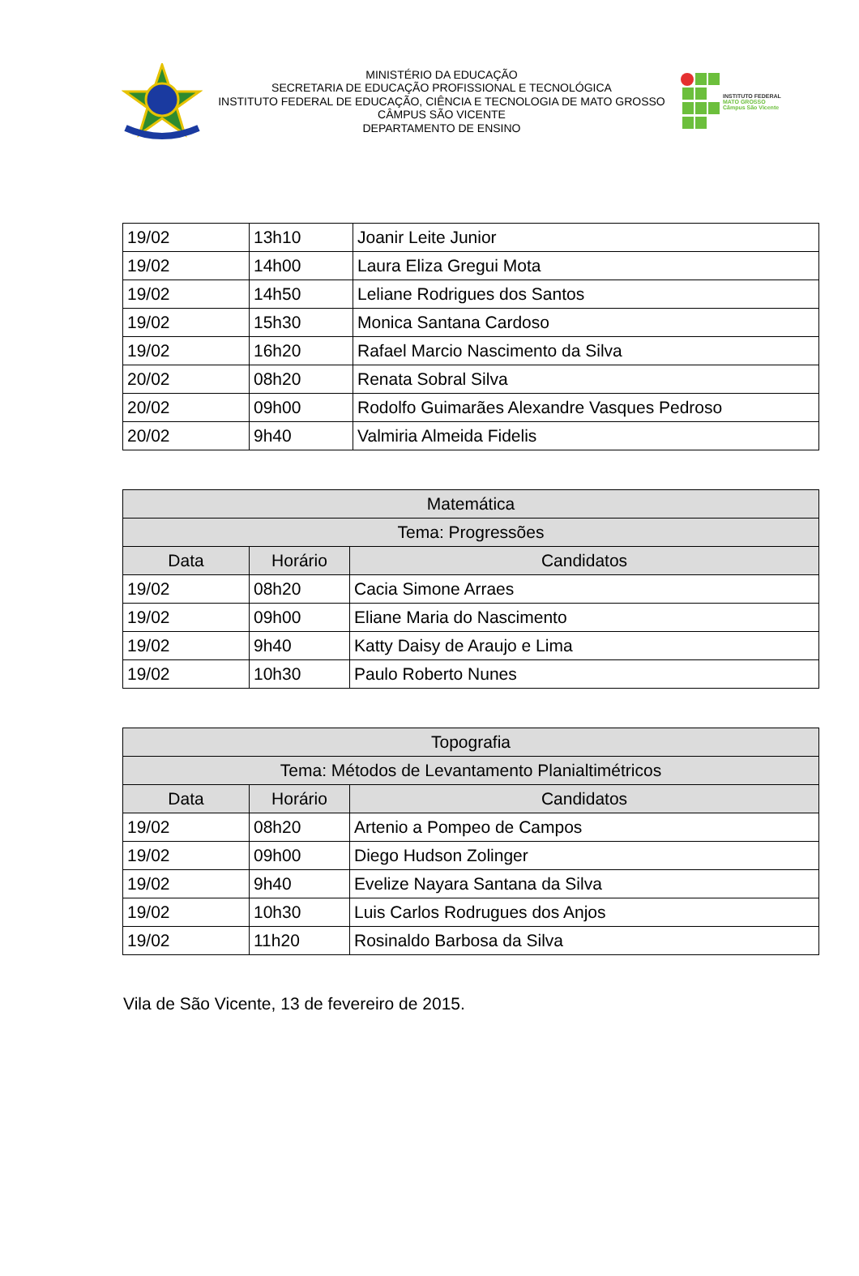MINISTÉRIO DA EDUCAÇÃO
SECRETARIA DE EDUCAÇÃO PROFISSIONAL E TECNOLÓGICA
INSTITUTO FEDERAL DE EDUCAÇÃO, CIÊNCIA E TECNOLOGIA DE MATO GROSSO
CÂMPUS SÃO VICENTE
DEPARTAMENTO DE ENSINO
INSTITUTO FEDERAL
MATO GROSSO
Câmpus São Vicente
| 19/02 | 13h10 | Joanir Leite Junior |
| 19/02 | 14h00 | Laura Eliza Gregui Mota |
| 19/02 | 14h50 | Leliane Rodrigues dos Santos |
| 19/02 | 15h30 | Monica Santana Cardoso |
| 19/02 | 16h20 | Rafael Marcio Nascimento da Silva |
| 20/02 | 08h20 | Renata Sobral Silva |
| 20/02 | 09h00 | Rodolfo Guimarães Alexandre Vasques Pedroso |
| 20/02 | 9h40 | Valmiria Almeida Fidelis |
| Matemática | | |
| --- | --- | --- |
| Tema: Progressões | | |
| Data | Horário | Candidatos |
| 19/02 | 08h20 | Cacia Simone Arraes |
| 19/02 | 09h00 | Eliane Maria do Nascimento |
| 19/02 | 9h40 | Katty Daisy de Araujo e Lima |
| 19/02 | 10h30 | Paulo Roberto Nunes |
| Topografia | | |
| --- | --- | --- |
| Tema: Métodos de Levantamento Planialtimétricos | | |
| Data | Horário | Candidatos |
| 19/02 | 08h20 | Artenio a Pompeo de Campos |
| 19/02 | 09h00 | Diego Hudson Zolinger |
| 19/02 | 9h40 | Evelize Nayara Santana da Silva |
| 19/02 | 10h30 | Luis Carlos Rodrugues dos Anjos |
| 19/02 | 11h20 | Rosinaldo Barbosa da Silva |
Vila de São Vicente, 13 de fevereiro de 2015.